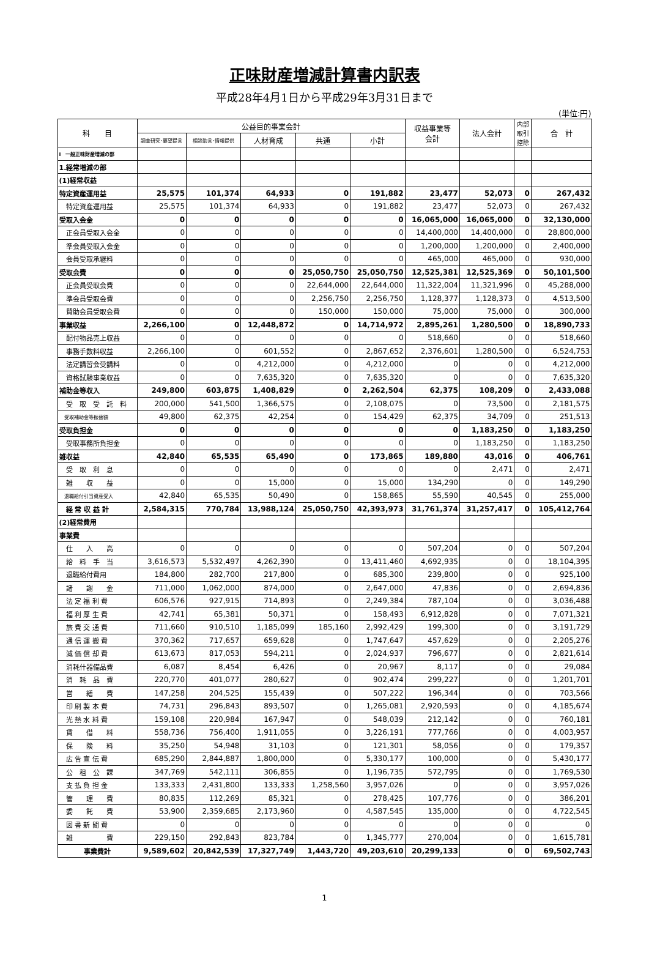正味財産増減計算書内訳表
平成28年4月1日から平成29年3月31日まで
(単位:円)
| 科 目 | 公益目的事業会計 | | | | | 収益事業等 会計 | 法人会計 | 内部 取引 控除 | 合 計 |
| --- | --- | --- | --- | --- | --- | --- | --- | --- | --- |
| | 調査研究･要望提言 | 相談助言･情報提供 | 人材育成 | 共通 | 小計 | | | | |
| Ⅰ 一般正味財産増減の部 | | | | | | | | | |
| 1.経常増減の部 | | | | | | | | | |
| (1)経常収益 | | | | | | | | | |
| 特定資産運用益 | 25,575 | 101,374 | 64,933 | 0 | 191,882 | 23,477 | 52,073 | 0 | 267,432 |
| 特定資産運用益 | 25,575 | 101,374 | 64,933 | 0 | 191,882 | 23,477 | 52,073 | 0 | 267,432 |
| 受取入会金 | 0 | 0 | 0 | 0 | 0 | 16,065,000 | 16,065,000 | 0 | 32,130,000 |
| 正会員受取入会金 | 0 | 0 | 0 | 0 | 0 | 14,400,000 | 14,400,000 | 0 | 28,800,000 |
| 準会員受取入会金 | 0 | 0 | 0 | 0 | 0 | 1,200,000 | 1,200,000 | 0 | 2,400,000 |
| 会員受取承継料 | 0 | 0 | 0 | 0 | 0 | 465,000 | 465,000 | 0 | 930,000 |
| 受取会費 | 0 | 0 | 0 | 25,050,750 | 25,050,750 | 12,525,381 | 12,525,369 | 0 | 50,101,500 |
| 正会員受取会費 | 0 | 0 | 0 | 22,644,000 | 22,644,000 | 11,322,004 | 11,321,996 | 0 | 45,288,000 |
| 準会員受取会費 | 0 | 0 | 0 | 2,256,750 | 2,256,750 | 1,128,377 | 1,128,373 | 0 | 4,513,500 |
| 賛助会員受取会費 | 0 | 0 | 0 | 150,000 | 150,000 | 75,000 | 75,000 | 0 | 300,000 |
| 事業収益 | 2,266,100 | 0 | 12,448,872 | 0 | 14,714,972 | 2,895,261 | 1,280,500 | 0 | 18,890,733 |
| 配付物品売上収益 | 0 | 0 | 0 | 0 | 0 | 518,660 | 0 | 0 | 518,660 |
| 事務手数料収益 | 2,266,100 | 0 | 601,552 | 0 | 2,867,652 | 2,376,601 | 1,280,500 | 0 | 6,524,753 |
| 法定講習会受講料 | 0 | 0 | 4,212,000 | 0 | 4,212,000 | 0 | 0 | 0 | 4,212,000 |
| 資格試験事業収益 | 0 | 0 | 7,635,320 | 0 | 7,635,320 | 0 | 0 | 0 | 7,635,320 |
| 補助金等収入 | 249,800 | 603,875 | 1,408,829 | 0 | 2,262,504 | 62,375 | 108,209 | 0 | 2,433,088 |
| 受 取 受 託 料 | 200,000 | 541,500 | 1,366,575 | 0 | 2,108,075 | 0 | 73,500 | 0 | 2,181,575 |
| 受取補助金等振替額 | 49,800 | 62,375 | 42,254 | 0 | 154,429 | 62,375 | 34,709 | 0 | 251,513 |
| 受取負担金 | 0 | 0 | 0 | 0 | 0 | 0 | 1,183,250 | 0 | 1,183,250 |
| 受取事務所負担金 | 0 | 0 | 0 | 0 | 0 | 0 | 1,183,250 | 0 | 1,183,250 |
| 雑収益 | 42,840 | 65,535 | 65,490 | 0 | 173,865 | 189,880 | 43,016 | 0 | 406,761 |
| 受 取 利 息 | 0 | 0 | 0 | 0 | 0 | 0 | 2,471 | 0 | 2,471 |
| 雑 収 益 | 0 | 0 | 15,000 | 0 | 15,000 | 134,290 | 0 | 0 | 149,290 |
| 退職給付引当資産受入 | 42,840 | 65,535 | 50,490 | 0 | 158,865 | 55,590 | 40,545 | 0 | 255,000 |
| 経 常 収 益 計 | 2,584,315 | 770,784 | 13,988,124 | 25,050,750 | 42,393,973 | 31,761,374 | 31,257,417 | 0 | 105,412,764 |
| (2)経常費用 | | | | | | | | | |
| 事業費 | | | | | | | | | |
| 仕 入 高 | 0 | 0 | 0 | 0 | 0 | 507,204 | 0 | 0 | 507,204 |
| 給 料 手 当 | 3,616,573 | 5,532,497 | 4,262,390 | 0 | 13,411,460 | 4,692,935 | 0 | 0 | 18,104,395 |
| 退職給付費用 | 184,800 | 282,700 | 217,800 | 0 | 685,300 | 239,800 | 0 | 0 | 925,100 |
| 諸 謝 金 | 711,000 | 1,062,000 | 874,000 | 0 | 2,647,000 | 47,836 | 0 | 0 | 2,694,836 |
| 法 定 福 利 費 | 606,576 | 927,915 | 714,893 | 0 | 2,249,384 | 787,104 | 0 | 0 | 3,036,488 |
| 福 利 厚 生 費 | 42,741 | 65,381 | 50,371 | 0 | 158,493 | 6,912,828 | 0 | 0 | 7,071,321 |
| 旅 費 交 通 費 | 711,660 | 910,510 | 1,185,099 | 185,160 | 2,992,429 | 199,300 | 0 | 0 | 3,191,729 |
| 通 信 運 搬 費 | 370,362 | 717,657 | 659,628 | 0 | 1,747,647 | 457,629 | 0 | 0 | 2,205,276 |
| 減 価 償 却 費 | 613,673 | 817,053 | 594,211 | 0 | 2,024,937 | 796,677 | 0 | 0 | 2,821,614 |
| 消耗什器備品費 | 6,087 | 8,454 | 6,426 | 0 | 20,967 | 8,117 | 0 | 0 | 29,084 |
| 消 耗 品 費 | 220,770 | 401,077 | 280,627 | 0 | 902,474 | 299,227 | 0 | 0 | 1,201,701 |
| 営 繕 費 | 147,258 | 204,525 | 155,439 | 0 | 507,222 | 196,344 | 0 | 0 | 703,566 |
| 印 刷 製 本 費 | 74,731 | 296,843 | 893,507 | 0 | 1,265,081 | 2,920,593 | 0 | 0 | 4,185,674 |
| 光 熱 水 料 費 | 159,108 | 220,984 | 167,947 | 0 | 548,039 | 212,142 | 0 | 0 | 760,181 |
| 賃 借 料 | 558,736 | 756,400 | 1,911,055 | 0 | 3,226,191 | 777,766 | 0 | 0 | 4,003,957 |
| 保 険 料 | 35,250 | 54,948 | 31,103 | 0 | 121,301 | 58,056 | 0 | 0 | 179,357 |
| 広 告 宣 伝 費 | 685,290 | 2,844,887 | 1,800,000 | 0 | 5,330,177 | 100,000 | 0 | 0 | 5,430,177 |
| 公 租 公 課 | 347,769 | 542,111 | 306,855 | 0 | 1,196,735 | 572,795 | 0 | 0 | 1,769,530 |
| 支 払 負 担 金 | 133,333 | 2,431,800 | 133,333 | 1,258,560 | 3,957,026 | 0 | 0 | 0 | 3,957,026 |
| 管 理 費 | 80,835 | 112,269 | 85,321 | 0 | 278,425 | 107,776 | 0 | 0 | 386,201 |
| 委 託 費 | 53,900 | 2,359,685 | 2,173,960 | 0 | 4,587,545 | 135,000 | 0 | 0 | 4,722,545 |
| 図 書 新 聞 費 | 0 | 0 | 0 | 0 | 0 | 0 | 0 | 0 | 0 |
| 雑 費 | 229,150 | 292,843 | 823,784 | 0 | 1,345,777 | 270,004 | 0 | 0 | 1,615,781 |
| 事業費計 | 9,589,602 | 20,842,539 | 17,327,749 | 1,443,720 | 49,203,610 | 20,299,133 | 0 | 0 | 69,502,743 |
1